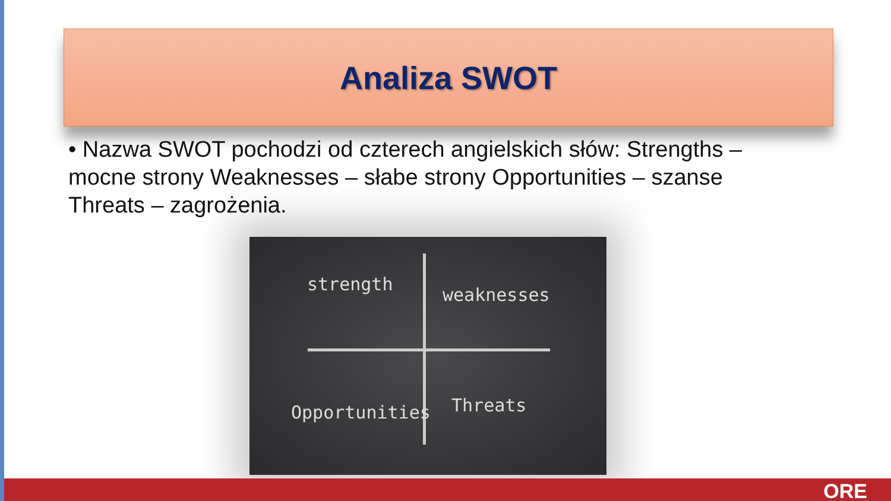Analiza SWOT
• Nazwa SWOT pochodzi od czterech angielskich słów: Strengths – mocne strony Weaknesses – słabe strony Opportunities – szanse Threats – zagrożenia.
strength
weaknesses
Opportunities Threats
ORE